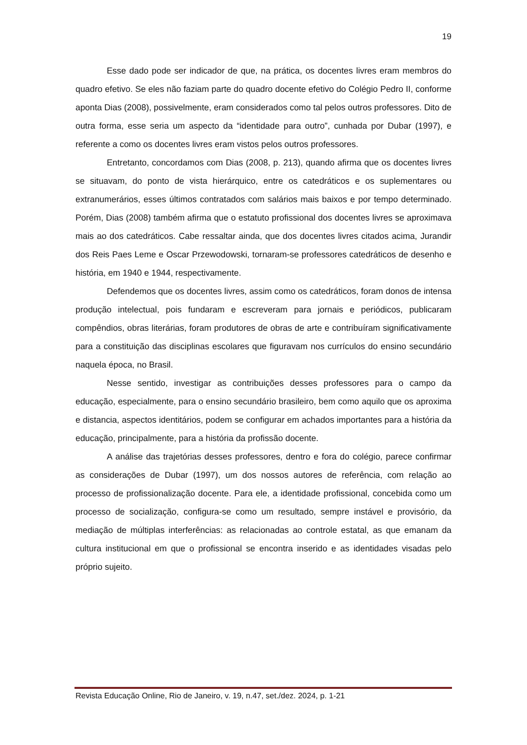19
Esse dado pode ser indicador de que, na prática, os docentes livres eram membros do quadro efetivo. Se eles não faziam parte do quadro docente efetivo do Colégio Pedro II, conforme aponta Dias (2008), possivelmente, eram considerados como tal pelos outros professores. Dito de outra forma, esse seria um aspecto da “identidade para outro”, cunhada por Dubar (1997), e referente a como os docentes livres eram vistos pelos outros professores.
Entretanto, concordamos com Dias (2008, p. 213), quando afirma que os docentes livres se situavam, do ponto de vista hierárquico, entre os catedráticos e os suplementares ou extranumerários, esses últimos contratados com salários mais baixos e por tempo determinado. Porém, Dias (2008) também afirma que o estatuto profissional dos docentes livres se aproximava mais ao dos catedráticos. Cabe ressaltar ainda, que dos docentes livres citados acima, Jurandir dos Reis Paes Leme e Oscar Przewodowski, tornaram-se professores catedráticos de desenho e história, em 1940 e 1944, respectivamente.
Defendemos que os docentes livres, assim como os catedráticos, foram donos de intensa produção intelectual, pois fundaram e escreveram para jornais e periódicos, publicaram compêndios, obras literárias, foram produtores de obras de arte e contribuíram significativamente para a constituição das disciplinas escolares que figuravam nos currículos do ensino secundário naquela época, no Brasil.
Nesse sentido, investigar as contribuições desses professores para o campo da educação, especialmente, para o ensino secundário brasileiro, bem como aquilo que os aproxima e distancia, aspectos identitários, podem se configurar em achados importantes para a história da educação, principalmente, para a história da profissão docente.
A análise das trajetórias desses professores, dentro e fora do colégio, parece confirmar as considerações de Dubar (1997), um dos nossos autores de referência, com relação ao processo de profissionalização docente. Para ele, a identidade profissional, concebida como um processo de socialização, configura-se como um resultado, sempre instável e provisório, da mediação de múltiplas interferências: as relacionadas ao controle estatal, as que emanam da cultura institucional em que o profissional se encontra inserido e as identidades visadas pelo próprio sujeito.
Revista Educação Online, Rio de Janeiro, v. 19, n.47, set./dez. 2024, p. 1-21